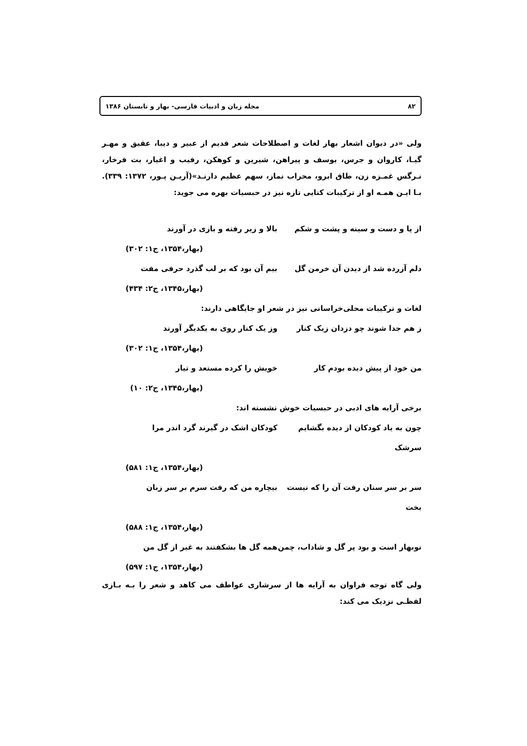۸۲ مجله زبان و ادبیات فارسی- بهار و تابستان ۱۳۸۶
ولی «در دیوان اشعار بهار لغات و اصطلاحات شعر قدیم از عبیر و دیبا، عقیق و مهـر گیـا، کاروان و جرس، یوسف و پیراهن، شیرین و کوهکن، رقیب و اغیار، بت فرخار، نـرگس غمـزه زن، طاق ابرو، محراب نماز، سهم عظیم دارنـد»(آریـن پـور، ۱۳۷۲: ۳۳۹). بـا ایـن همـه او از ترکیبات کنایی تازه نیز در حبسیات بهره می جوید:
از پا و دست و سینه و پشت و شکم بالا و زیر رفته و بازی در آورند
(بهار،۱۳۵۴، ج۱: ۳۰۲)
دلم آزرده شد از دیدن آن خرمن گل بیم آن بود که بر لب گذرد حرفی مفت
(بهار،۱۳۴۵، ج۲: ۴۳۴)
لغات و ترکیبات محلی‌خراسانی نیز در شعر او جایگاهی دارند:
ز هم جدا شوند چو دزدان زیک کنار وز یک کنار روی به یکدیگر آورند
(بهار،۱۳۵۴، ج۱: ۳۰۲)
من خود از پیش دیده بودم کار خویش را کرده مستعد و تیار
(بهار،۱۳۴۵، ج۲: ۱۰)
برخی آرایه های ادبی در حبسیات خوش نشسته اند:
چون به یاد کودکان از دیده بگشایم سرشک کودکان اشک در گیرند گرد اندر مرا
(بهار،۱۳۵۴، ج۱: ۵۸۱)
سر بر سر سنان رفت آن را که نیست بخت بیچاره من که رفت سرم بر سر زبان
(بهار،۱۳۵۴، ج۱: ۵۸۸)
نوبهار است و بود پر گل و شاداب، چمن همه گل ها بشکفتند به غیر از گل من
(بهار،۱۳۵۴، ج۱: ۵۹۷)
ولی گاه توجه فراوان به آرایه ها از سرشاری عواطف می کاهد و شعر را بـه بـازی لفظـی نزدیک می کند: